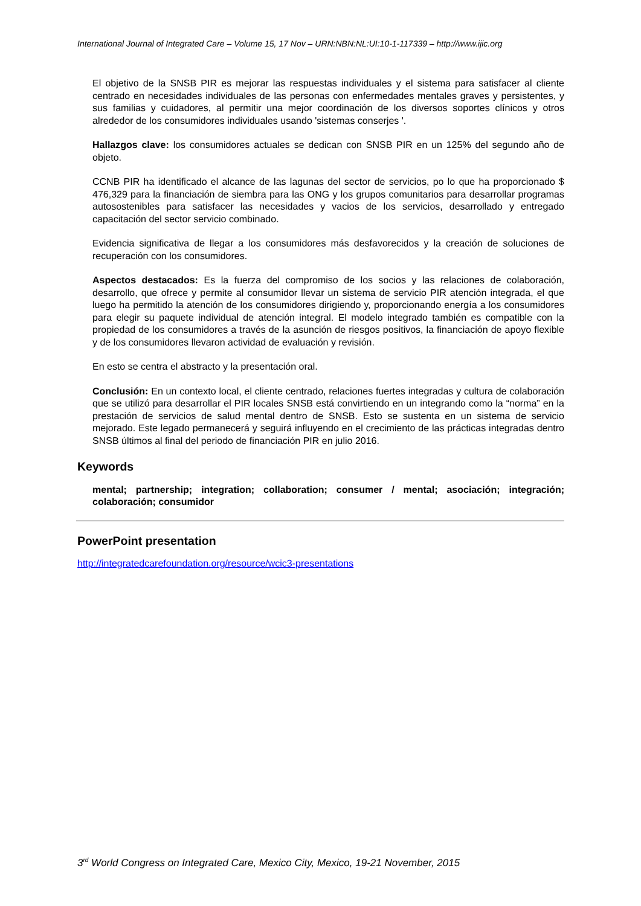International Journal of Integrated Care – Volume 15, 17 Nov – URN:NBN:NL:UI:10-1-117339 – http://www.ijic.org
El objetivo de la SNSB PIR es mejorar las respuestas individuales y el sistema para satisfacer al cliente centrado en necesidades individuales de las personas con enfermedades mentales graves y persistentes, y sus familias y cuidadores, al permitir una mejor coordinación de los diversos soportes clínicos y otros alrededor de los consumidores individuales usando 'sistemas conserjes '.
Hallazgos clave: los consumidores actuales se dedican con SNSB PIR en un 125% del segundo año de objeto.
CCNB PIR ha identificado el alcance de las lagunas del sector de servicios, po lo que ha proporcionado $ 476,329 para la financiación de siembra para las ONG y los grupos comunitarios para desarrollar programas autosostenibles para satisfacer las necesidades y vacios de los servicios, desarrollado y entregado capacitación del sector servicio combinado.
Evidencia significativa de llegar a los consumidores más desfavorecidos y la creación de soluciones de recuperación con los consumidores.
Aspectos destacados: Es la fuerza del compromiso de los socios y las relaciones de colaboración, desarrollo, que ofrece y permite al consumidor llevar un sistema de servicio PIR atención integrada, el que luego ha permitido la atención de los consumidores dirigiendo y, proporcionando energía a los consumidores para elegir su paquete individual de atención integral. El modelo integrado también es compatible con la propiedad de los consumidores a través de la asunción de riesgos positivos, la financiación de apoyo flexible y de los consumidores llevaron actividad de evaluación y revisión.
En esto se centra el abstracto y la presentación oral.
Conclusión: En un contexto local, el cliente centrado, relaciones fuertes integradas y cultura de colaboración que se utilizó para desarrollar el PIR locales SNSB está convirtiendo en un integrando como la “norma” en la prestación de servicios de salud mental dentro de SNSB. Esto se sustenta en un sistema de servicio mejorado. Este legado permanecerá y seguirá influyendo en el crecimiento de las prácticas integradas dentro SNSB últimos al final del periodo de financiación PIR en julio 2016.
Keywords
mental; partnership; integration; collaboration; consumer / mental; asociación; integración; colaboración; consumidor
PowerPoint presentation
http://integratedcarefoundation.org/resource/wcic3-presentations
3<sup>rd</sup> World Congress on Integrated Care, Mexico City, Mexico, 19-21 November, 2015